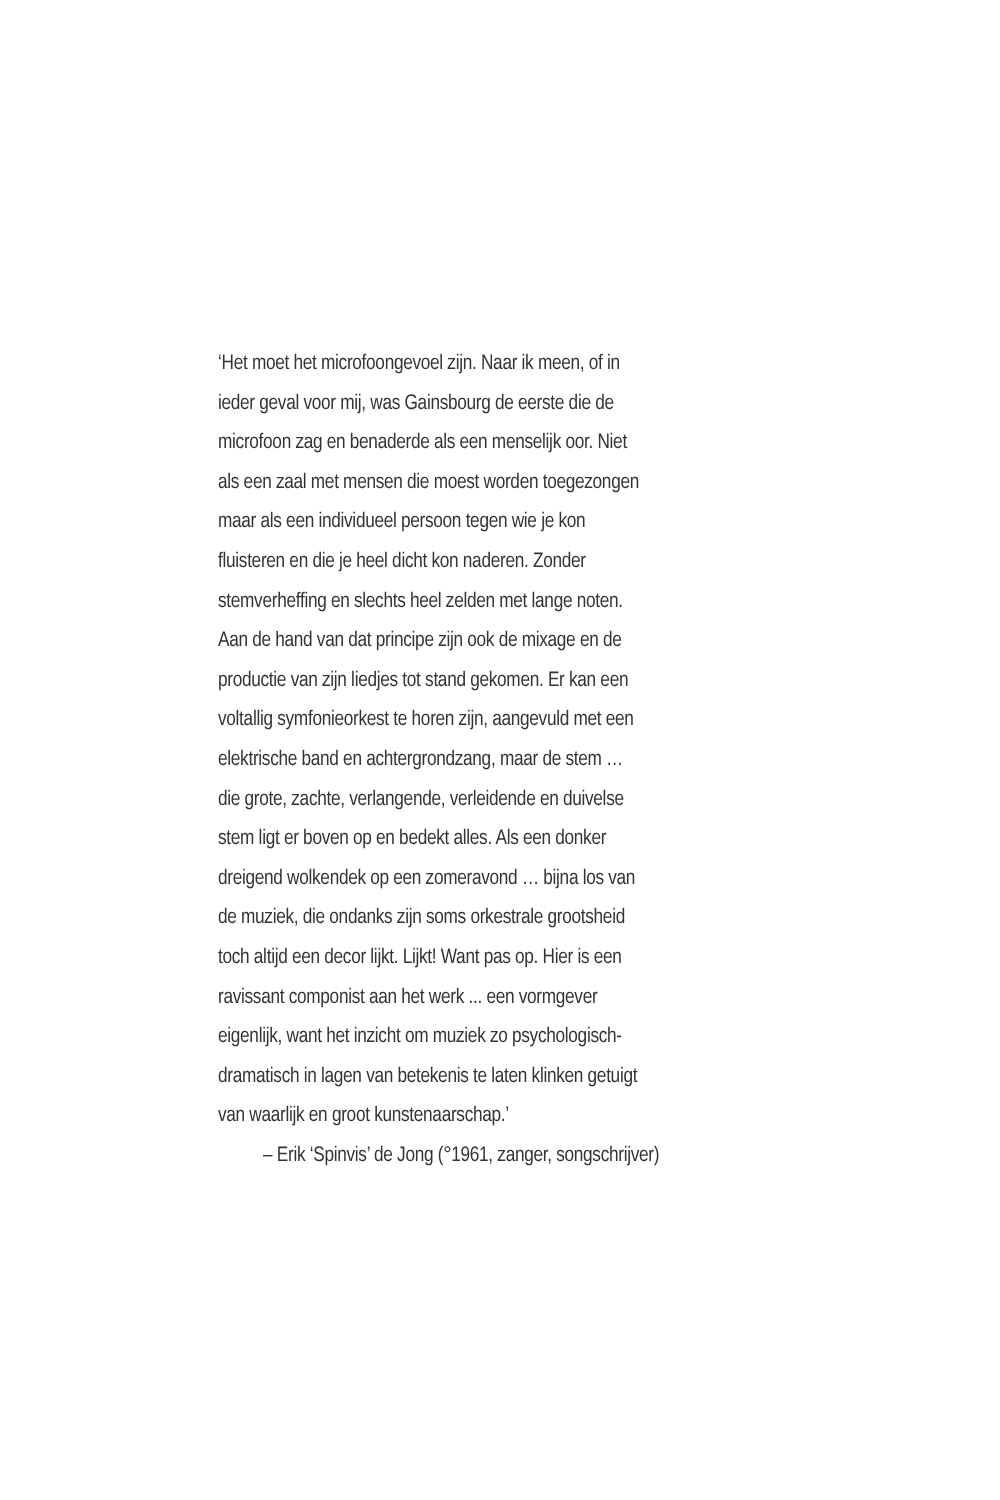‘Het moet het microfoongevoel zijn. Naar ik meen, of in
ieder geval voor mij, was Gainsbourg de eerste die de
microfoon zag en benaderde als een menselijk oor. Niet
als een zaal met mensen die moest worden toegezongen
maar als een individueel persoon tegen wie je kon
fluisteren en die je heel dicht kon naderen. Zonder
stemverheffing en slechts heel zelden met lange noten.
Aan de hand van dat principe zijn ook de mixage en de
productie van zijn liedjes tot stand gekomen. Er kan een
voltallig symfonieorkest te horen zijn, aangevuld met een
elektrische band en achtergrondzang, maar de stem …
die grote, zachte, verlangende, verleidende en duivelse
stem ligt er boven op en bedekt alles. Als een donker
dreigend wolkendek op een zomeravond … bijna los van
de muziek, die ondanks zijn soms orkestrale grootsheid
toch altijd een decor lijkt. Lijkt! Want pas op. Hier is een
ravissant componist aan het werk ... een vormgever
eigenlijk, want het inzicht om muziek zo psychologisch-
dramatisch in lagen van betekenis te laten klinken getuigt
van waarlijk en groot kunstenaarschap.’
– Erik ‘Spinvis’ de Jong (°1961, zanger, songschrijver)